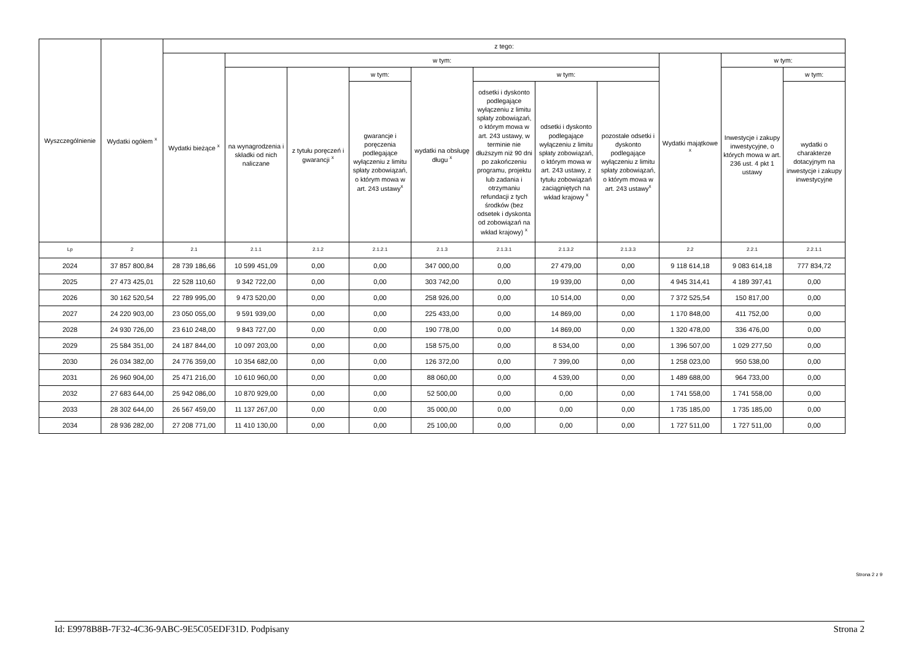| Wyszczególnienie | Wydatki ogółem <sup>x</sup> | z tego: | | | | | | | | | | |
| --- | --- | --- | --- | --- | --- | --- | --- | --- | --- | --- | --- | --- |
| | | Wydatki bieżące <sup>x</sup> | w tym: | | | | | | | Wydatki majątkowe <sup>x</sup> | w tym: | |
| | | | na wynagrodzenia i składki od nich naliczane | z tytułu poręczeń i gwarancji <sup>x</sup> | w tym: | wydatki na obsługę długu <sup>x</sup> | w tym: | | | | Inwestycje i zakupy inwestycyjne, o których mowa w art. 236 ust. 4 pkt 1 ustawy | w tym: |
| | | | | | gwarancje i poręczenia podlegające wyłączeniu z limitu spłaty zobowiązań, o którym mowa w art. 243 ustawy<sup>x</sup> | | odsetki i dyskonto podlegające wyłączeniu z limitu spłaty zobowiązań, o którym mowa w art. 243 ustawy, w terminie nie dłuższym niż 90 dni po zakończeniu programu, projektu lub zadania i otrzymaniu refundacji z tych środków (bez odsetek i dyskonta od zobowiązań na wkład krajowy) <sup>x</sup> | odsetki i dyskonto podlegające wyłączeniu z limitu spłaty zobowiązań, o którym mowa w art. 243 ustawy, z tytułu zobowiązań zaciągniętych na wkład krajowy <sup>x</sup> | pozostałe odsetki i dyskonto podlegające wyłączeniu z limitu spłaty zobowiązań, o którym mowa w art. 243 ustawy<sup>x</sup> | | | wydatki o charakterze dotacyjnym na inwestycje i zakupy inwestycyjne |
| Lp | 2 | 2.1 | 2.1.1 | 2.1.2 | 2.1.2.1 | 2.1.3 | 2.1.3.1 | 2.1.3.2 | 2.1.3.3 | 2.2 | 2.2.1 | 2.2.1.1 |
| 2024 | 37 857 800,84 | 28 739 186,66 | 10 599 451,09 | 0,00 | 0,00 | 347 000,00 | 0,00 | 27 479,00 | 0,00 | 9 118 614,18 | 9 083 614,18 | 777 834,72 |
| 2025 | 27 473 425,01 | 22 528 110,60 | 9 342 722,00 | 0,00 | 0,00 | 303 742,00 | 0,00 | 19 939,00 | 0,00 | 4 945 314,41 | 4 189 397,41 | 0,00 |
| 2026 | 30 162 520,54 | 22 789 995,00 | 9 473 520,00 | 0,00 | 0,00 | 258 926,00 | 0,00 | 10 514,00 | 0,00 | 7 372 525,54 | 150 817,00 | 0,00 |
| 2027 | 24 220 903,00 | 23 050 055,00 | 9 591 939,00 | 0,00 | 0,00 | 225 433,00 | 0,00 | 14 869,00 | 0,00 | 1 170 848,00 | 411 752,00 | 0,00 |
| 2028 | 24 930 726,00 | 23 610 248,00 | 9 843 727,00 | 0,00 | 0,00 | 190 778,00 | 0,00 | 14 869,00 | 0,00 | 1 320 478,00 | 336 476,00 | 0,00 |
| 2029 | 25 584 351,00 | 24 187 844,00 | 10 097 203,00 | 0,00 | 0,00 | 158 575,00 | 0,00 | 8 534,00 | 0,00 | 1 396 507,00 | 1 029 277,50 | 0,00 |
| 2030 | 26 034 382,00 | 24 776 359,00 | 10 354 682,00 | 0,00 | 0,00 | 126 372,00 | 0,00 | 7 399,00 | 0,00 | 1 258 023,00 | 950 538,00 | 0,00 |
| 2031 | 26 960 904,00 | 25 471 216,00 | 10 610 960,00 | 0,00 | 0,00 | 88 060,00 | 0,00 | 4 539,00 | 0,00 | 1 489 688,00 | 964 733,00 | 0,00 |
| 2032 | 27 683 644,00 | 25 942 086,00 | 10 870 929,00 | 0,00 | 0,00 | 52 500,00 | 0,00 | 0,00 | 0,00 | 1 741 558,00 | 1 741 558,00 | 0,00 |
| 2033 | 28 302 644,00 | 26 567 459,00 | 11 137 267,00 | 0,00 | 0,00 | 35 000,00 | 0,00 | 0,00 | 0,00 | 1 735 185,00 | 1 735 185,00 | 0,00 |
| 2034 | 28 936 282,00 | 27 208 771,00 | 11 410 130,00 | 0,00 | 0,00 | 25 100,00 | 0,00 | 0,00 | 0,00 | 1 727 511,00 | 1 727 511,00 | 0,00 |
Strona 2 z 9
Id: E9978B8B-7F32-4C36-9ABC-9E5C05EDF31D. Podpisany Strona 2